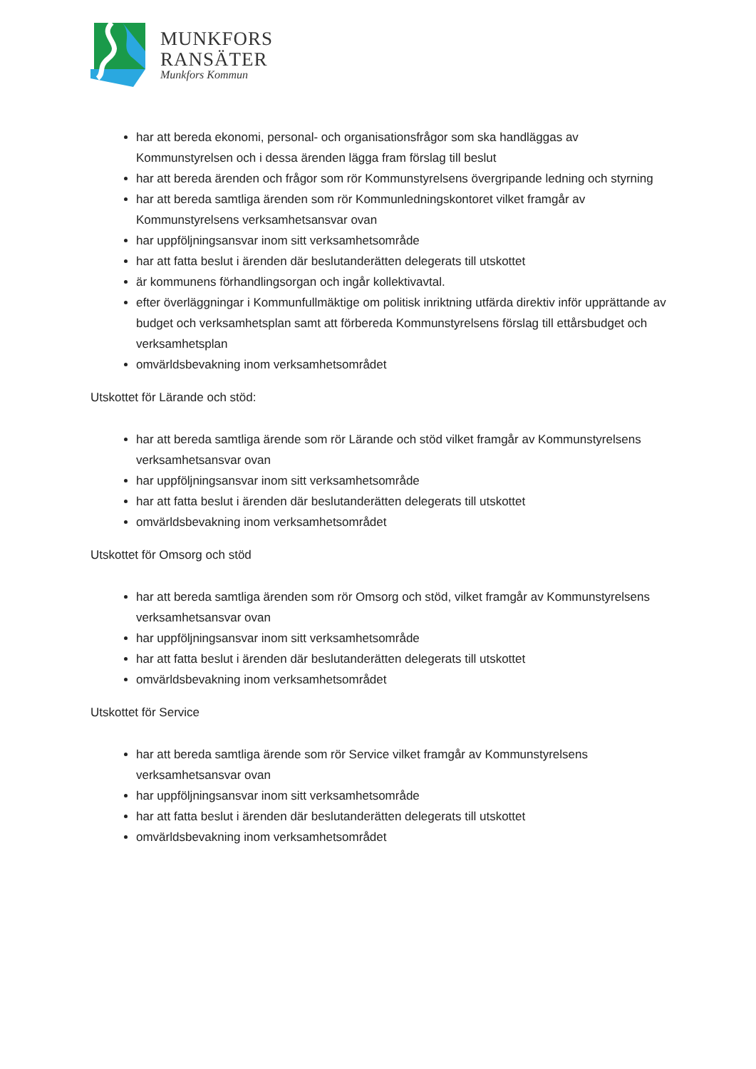MUNKFORS
RANSÄTER
Munkfors Kommun
har att bereda ekonomi, personal- och organisationsfrågor som ska handläggas av Kommunstyrelsen och i dessa ärenden lägga fram förslag till beslut
har att bereda ärenden och frågor som rör Kommunstyrelsens övergripande ledning och styrning
har att bereda samtliga ärenden som rör Kommunledningskontoret vilket framgår av Kommunstyrelsens verksamhetsansvar ovan
har uppföljningsansvar inom sitt verksamhetsområde
har att fatta beslut i ärenden där beslutanderätten delegerats till utskottet
är kommunens förhandlingsorgan och ingår kollektivavtal.
efter överläggningar i Kommunfullmäktige om politisk inriktning utfärda direktiv inför upprättande av budget och verksamhetsplan samt att förbereda Kommunstyrelsens förslag till ettårsbudget och verksamhetsplan
omvärldsbevakning inom verksamhetsområdet
Utskottet för Lärande och stöd:
har att bereda samtliga ärende som rör Lärande och stöd vilket framgår av Kommunstyrelsens verksamhetsansvar ovan
har uppföljningsansvar inom sitt verksamhetsområde
har att fatta beslut i ärenden där beslutanderätten delegerats till utskottet
omvärldsbevakning inom verksamhetsområdet
Utskottet för Omsorg och stöd
har att bereda samtliga ärenden som rör Omsorg och stöd, vilket framgår av Kommunstyrelsens verksamhetsansvar ovan
har uppföljningsansvar inom sitt verksamhetsområde
har att fatta beslut i ärenden där beslutanderätten delegerats till utskottet
omvärldsbevakning inom verksamhetsområdet
Utskottet för Service
har att bereda samtliga ärende som rör Service vilket framgår av Kommunstyrelsens verksamhetsansvar ovan
har uppföljningsansvar inom sitt verksamhetsområde
har att fatta beslut i ärenden där beslutanderätten delegerats till utskottet
omvärldsbevakning inom verksamhetsområdet